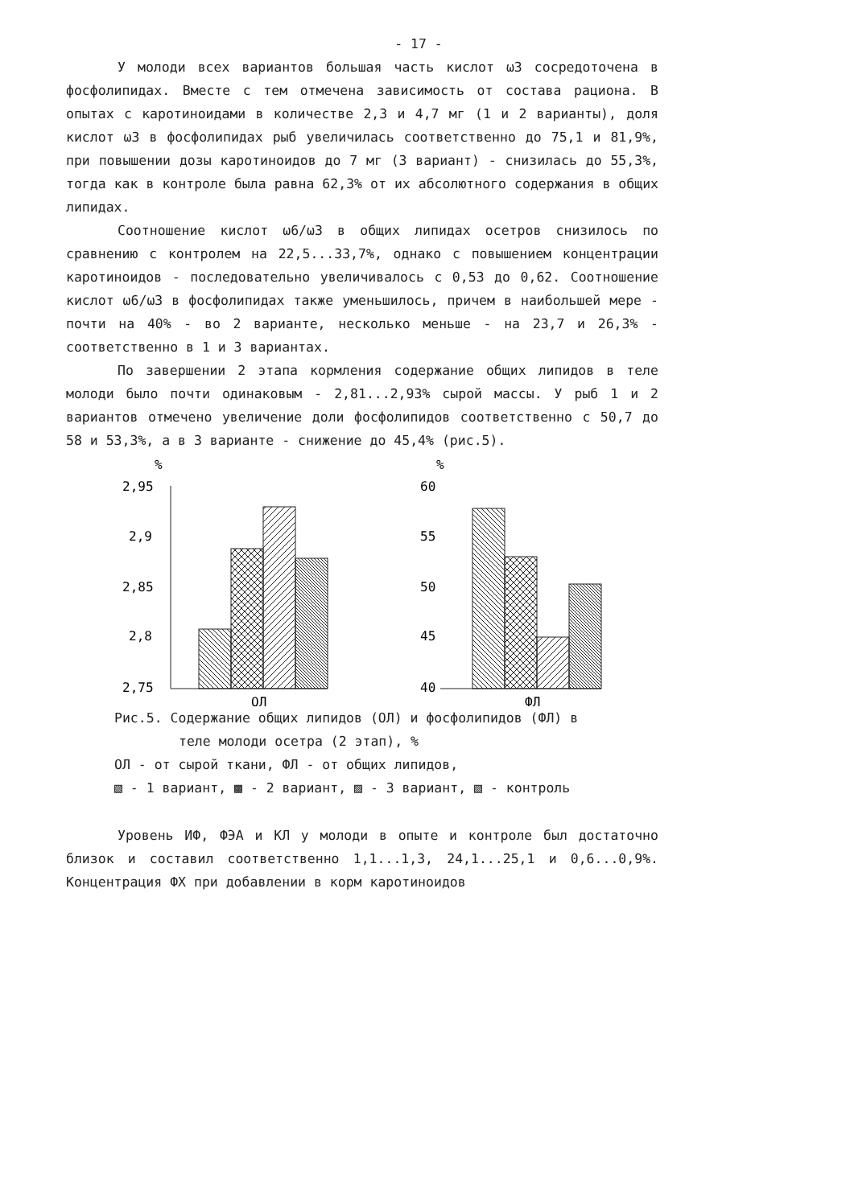- 17 -
У молоди всех вариантов большая часть кислот ω3 сосредоточена в фосфолипидах. Вместе с тем отмечена зависимость от состава рациона. В опытах с каротиноидами в количестве 2,3 и 4,7 мг (1 и 2 варианты), доля кислот ω3 в фосфолипидах рыб увеличилась соответственно до 75,1 и 81,9%, при повышении дозы каротиноидов до 7 мг (3 вариант) - снизилась до 55,3%, тогда как в контроле была равна 62,3% от их абсолютного содержания в общих липидах.
Соотношение кислот ω6/ω3 в общих липидах осетров снизилось по сравнению с контролем на 22,5...33,7%, однако с повышением концентрации каротиноидов - последовательно увеличивалось с 0,53 до 0,62. Соотношение кислот ω6/ω3 в фосфолипидах также уменьшилось, причем в наибольшей мере - почти на 40% - во 2 варианте, несколько меньше - на 23,7 и 26,3% - соответственно в 1 и 3 вариантах.
По завершении 2 этапа кормления содержание общих липидов в теле молоди было почти одинаковым - 2,81...2,93% сырой массы. У рыб 1 и 2 вариантов отмечено увеличение доли фосфолипидов соответственно с 50,7 до 58 и 53,3%, а в 3 варианте - снижение до 45,4% (рис.5).
%
2,95
2,9
2,85
2,8
2,75
ОЛ
%
60
55
50
45
40
ФЛ
Рис.5. Содержание общих липидов (ОЛ) и фосфолипидов (ФЛ) в
теле молоди осетра (2 этап), %
ОЛ - от сырой ткани, ФЛ - от общих липидов,
▧ - 1 вариант, ▩ - 2 вариант, ▨ - 3 вариант, ▧ - контроль
Уровень ИФ, ФЭА и КЛ у молоди в опыте и контроле был достаточно близок и составил соответственно 1,1...1,3, 24,1...25,1 и 0,6...0,9%. Концентрация ФХ при добавлении в корм каротиноидов